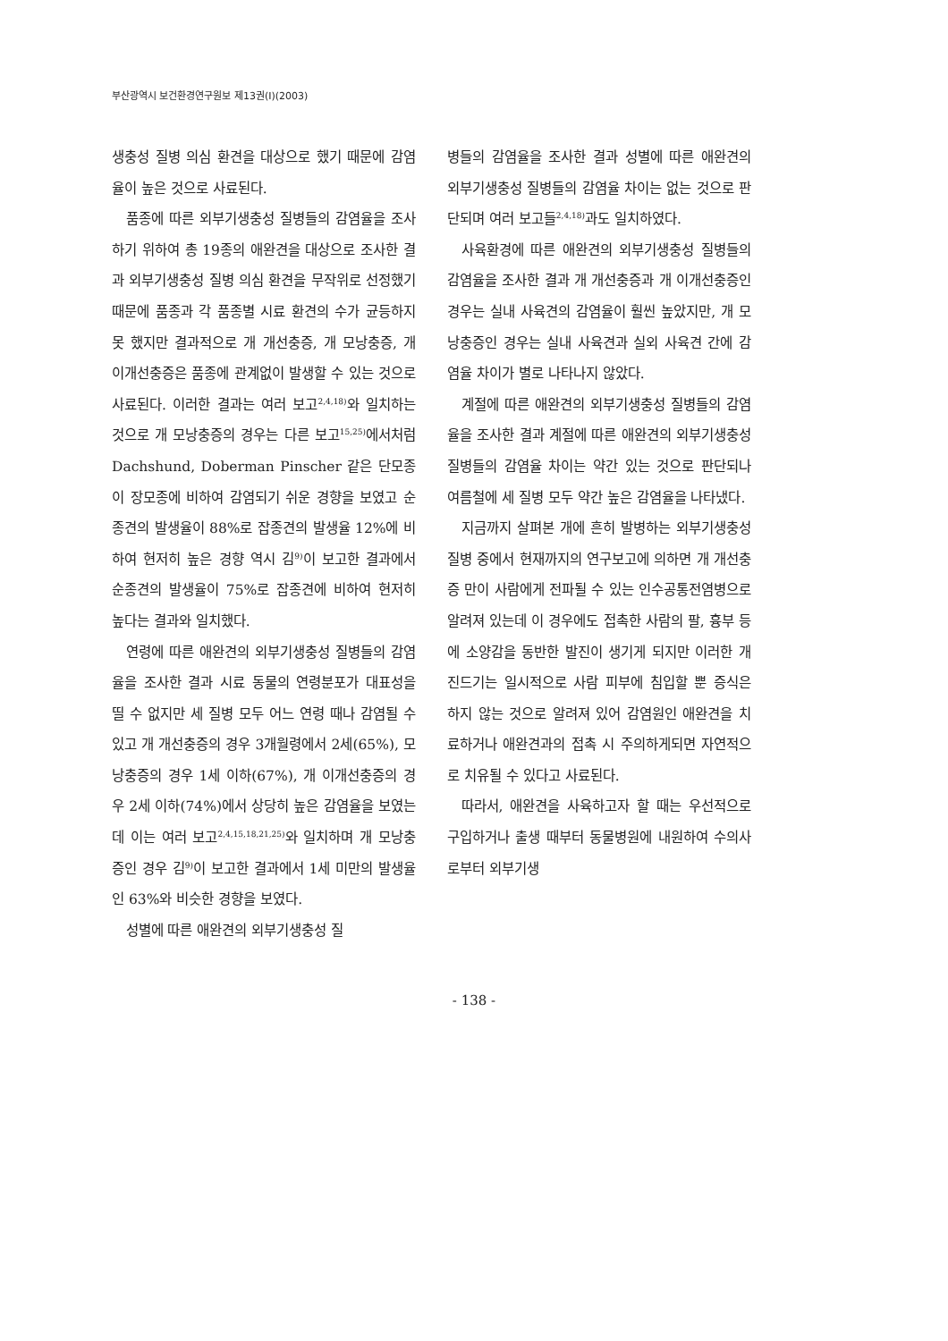부산광역시 보건환경연구원보 제13권(Ⅰ)(2003)
생충성 질병 의심 환견을 대상으로 했기 때문에 감염율이 높은 것으로 사료된다.
품종에 따른 외부기생충성 질병들의 감염율을 조사하기 위하여 총 19종의 애완견을 대상으로 조사한 결과 외부기생충성 질병 의심 환견을 무작위로 선정했기 때문에 품종과 각 품종별 시료 환견의 수가 균등하지 못 했지만 결과적으로 개 개선충증, 개 모낭충증, 개 이개선충증은 품종에 관계없이 발생할 수 있는 것으로 사료된다. 이러한 결과는 여러 보고<sup>2,4,18)</sup>와 일치하는 것으로 개 모낭충증의 경우는 다른 보고<sup>15,25)</sup>에서처럼 Dachshund, Doberman Pinscher 같은 단모종이 장모종에 비하여 감염되기 쉬운 경향을 보였고 순종견의 발생율이 88%로 잡종견의 발생율 12%에 비하여 현저히 높은 경향 역시 김<sup>9)</sup>이 보고한 결과에서 순종견의 발생율이 75%로 잡종견에 비하여 현저히 높다는 결과와 일치했다.
연령에 따른 애완견의 외부기생충성 질병들의 감염율을 조사한 결과 시료 동물의 연령분포가 대표성을 띨 수 없지만 세 질병 모두 어느 연령 때나 감염될 수 있고 개 개선충증의 경우 3개월령에서 2세(65%), 모낭충증의 경우 1세 이하(67%), 개 이개선충증의 경우 2세 이하(74%)에서 상당히 높은 감염율을 보였는데 이는 여러 보고<sup>2,4,15,18,21,25)</sup>와 일치하며 개 모낭충증인 경우 김<sup>9)</sup>이 보고한 결과에서 1세 미만의 발생율인 63%와 비슷한 경향을 보였다.
성별에 따른 애완견의 외부기생충성 질
병들의 감염율을 조사한 결과 성별에 따른 애완견의 외부기생충성 질병들의 감염율 차이는 없는 것으로 판단되며 여러 보고들<sup>2,4,18)</sup>과도 일치하였다.
사육환경에 따른 애완견의 외부기생충성 질병들의 감염율을 조사한 결과 개 개선충증과 개 이개선충증인 경우는 실내 사육견의 감염율이 훨씬 높았지만, 개 모낭충증인 경우는 실내 사육견과 실외 사육견 간에 감염율 차이가 별로 나타나지 않았다.
계절에 따른 애완견의 외부기생충성 질병들의 감염율을 조사한 결과 계절에 따른 애완견의 외부기생충성 질병들의 감염율 차이는 약간 있는 것으로 판단되나 여름철에 세 질병 모두 약간 높은 감염율을 나타냈다.
지금까지 살펴본 개에 흔히 발병하는 외부기생충성 질병 중에서 현재까지의 연구보고에 의하면 개 개선충증 만이 사람에게 전파될 수 있는 인수공통전염병으로 알려져 있는데 이 경우에도 접촉한 사람의 팔, 흉부 등에 소양감을 동반한 발진이 생기게 되지만 이러한 개 진드기는 일시적으로 사람 피부에 침입할 뿐 증식은 하지 않는 것으로 알려져 있어 감염원인 애완견을 치료하거나 애완견과의 접촉 시 주의하게되면 자연적으로 치유될 수 있다고 사료된다.
따라서, 애완견을 사육하고자 할 때는 우선적으로 구입하거나 출생 때부터 동물병원에 내원하여 수의사로부터 외부기생
- 138 -